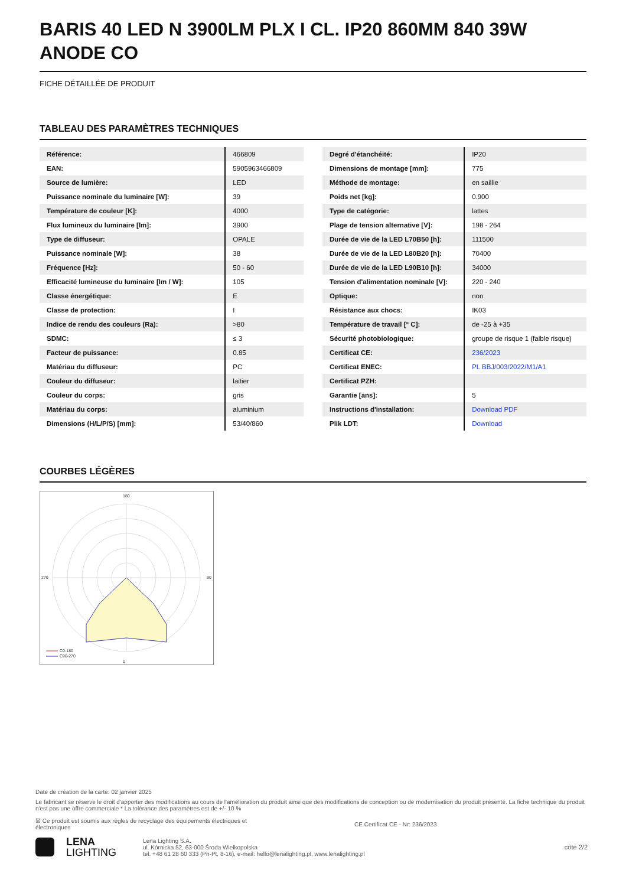BARIS 40 LED N 3900LM PLX I CL. IP20 860MM 840 39W ANODE CO
FICHE DÉTAILLÉE DE PRODUIT
TABLEAU DES PARAMÈTRES TECHNIQUES
| Référence: | 466809 |
| EAN: | 5905963466809 |
| Source de lumière: | LED |
| Puissance nominale du luminaire [W]: | 39 |
| Température de couleur [K]: | 4000 |
| Flux lumineux du luminaire [lm]: | 3900 |
| Type de diffuseur: | OPALE |
| Puissance nominale [W]: | 38 |
| Fréquence [Hz]: | 50 - 60 |
| Efficacité lumineuse du luminaire [lm / W]: | 105 |
| Classe énergétique: | E |
| Classe de protection: | I |
| Indice de rendu des couleurs (Ra): | >80 |
| SDMC: | ≤ 3 |
| Facteur de puissance: | 0.85 |
| Matériau du diffuseur: | PC |
| Couleur du diffuseur: | laitier |
| Couleur du corps: | gris |
| Matériau du corps: | aluminium |
| Dimensions (H/L/P/S) [mm]: | 53/40/860 |
| Degré d'étanchéité: | IP20 |
| Dimensions de montage [mm]: | 775 |
| Méthode de montage: | en saillie |
| Poids net [kg]: | 0.900 |
| Type de catégorie: | lattes |
| Plage de tension alternative [V]: | 198 - 264 |
| Durée de vie de la LED L70B50 [h]: | 111500 |
| Durée de vie de la LED L80B20 [h]: | 70400 |
| Durée de vie de la LED L90B10 [h]: | 34000 |
| Tension d'alimentation nominale [V]: | 220 - 240 |
| Optique: | non |
| Résistance aux chocs: | IK03 |
| Température de travail [° C]: | de -25 à +35 |
| Sécurité photobiologique: | groupe de risque 1 (faible risque) |
| Certificat CE: | 236/2023 |
| Certificat ENEC: | PL BBJ/003/2022/M1/A1 |
| Certificat PZH: | |
| Garantie [ans]: | 5 |
| Instructions d'installation: | Download PDF |
| Plik LDT: | Download |
COURBES LÉGÈRES
180
0
270
90
C0-180
C90-270
Date de création de la carte: 02 janvier 2025
Le fabricant se réserve le droit d'apporter des modifications au cours de l'amélioration du produit ainsi que des modifications de conception ou de modernisation du produit présenté. La fiche technique du produit n'est pas une offre commerciale * La tolérance des paramètres est de +/- 10 %
☒ Ce produit est soumis aux règles de recyclage des équipements électriques et électroniques CE Certificat CE - Nr: 236/2023
LENA
LIGHTING
Lena Lighting S.A.
ul. Kórnicka 52, 63-000 Środa Wielkopolska
tel. +48 61 28 60 333 (Pn-Pt, 8-16), e-mail: hello@lenalighting.pl, www.lenalighting.pl
côté 2/2